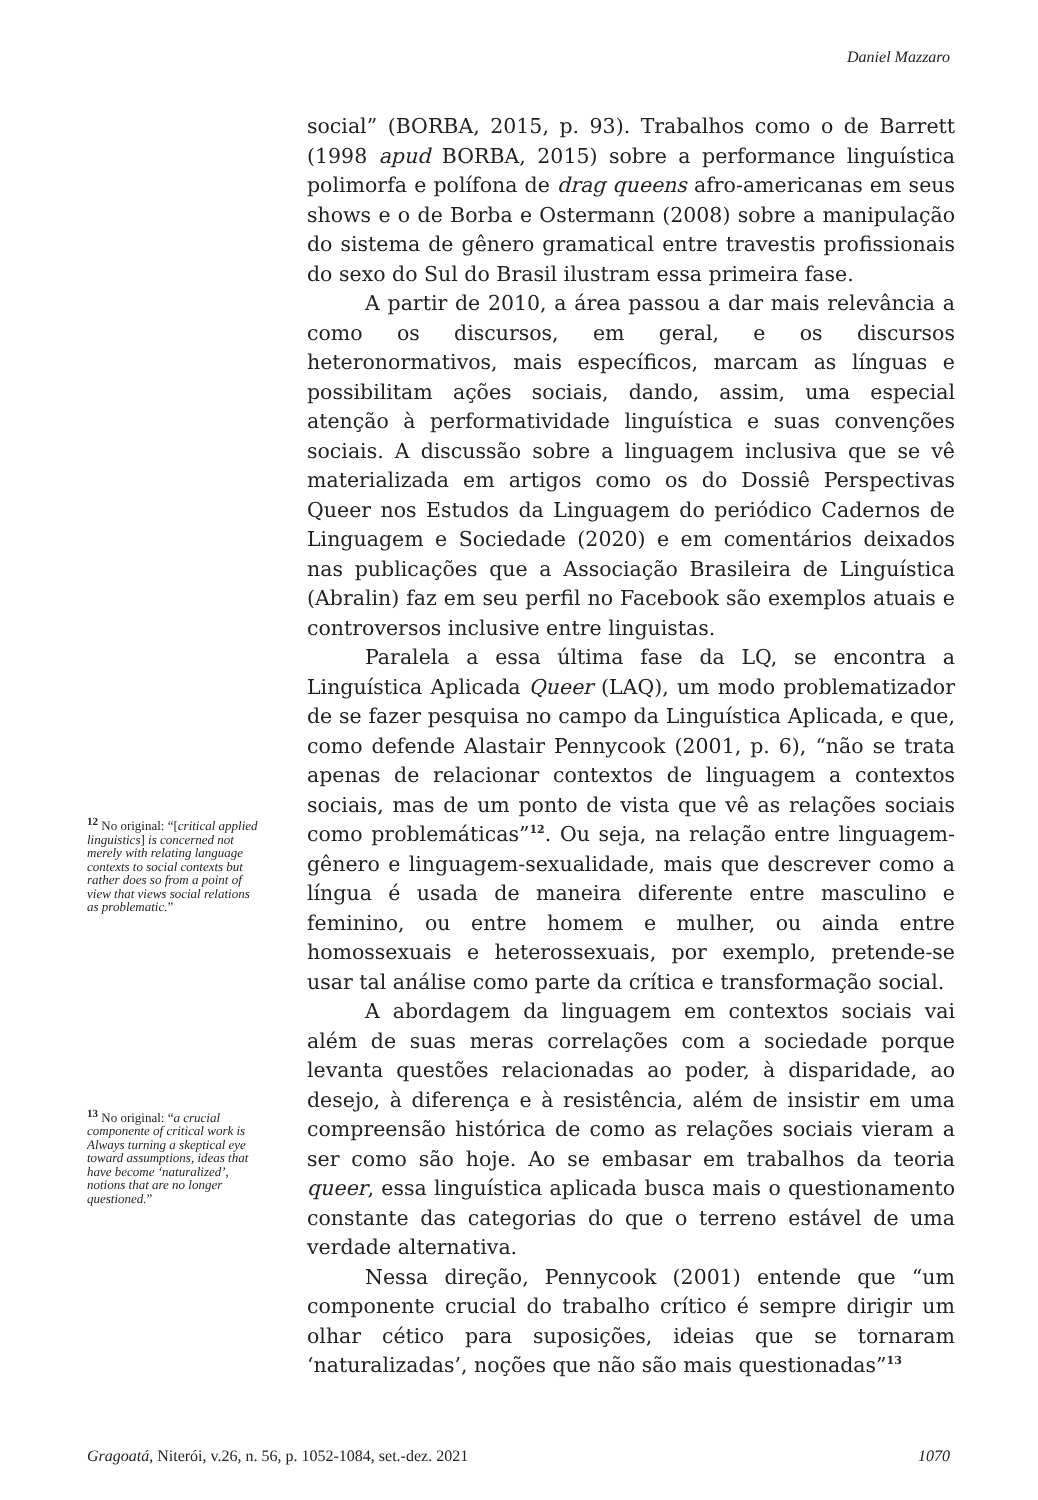Daniel Mazzaro
<sup>12</sup> No original: “[critical applied linguistics] is concerned not merely with relating language contexts to social contexts but rather does so from a point of view that views social relations as problematic.”
<sup>13</sup> No original: “a crucial componente of critical work is Always turning a skeptical eye toward assumptions, ideas that have become ‘naturalized’, notions that are no longer questioned.”
social” (BORBA, 2015, p. 93). Trabalhos como o de Barrett (1998 apud BORBA, 2015) sobre a performance linguística polimorfa e polífona de drag queens afro-americanas em seus shows e o de Borba e Ostermann (2008) sobre a manipulação do sistema de gênero gramatical entre travestis profissionais do sexo do Sul do Brasil ilustram essa primeira fase.
A partir de 2010, a área passou a dar mais relevância a como os discursos, em geral, e os discursos heteronormativos, mais específicos, marcam as línguas e possibilitam ações sociais, dando, assim, uma especial atenção à performatividade linguística e suas convenções sociais. A discussão sobre a linguagem inclusiva que se vê materializada em artigos como os do Dossiê Perspectivas Queer nos Estudos da Linguagem do periódico Cadernos de Linguagem e Sociedade (2020) e em comentários deixados nas publicações que a Associação Brasileira de Linguística (Abralin) faz em seu perfil no Facebook são exemplos atuais e controversos inclusive entre linguistas.
Paralela a essa última fase da LQ, se encontra a Linguística Aplicada Queer (LAQ), um modo problematizador de se fazer pesquisa no campo da Linguística Aplicada, e que, como defende Alastair Pennycook (2001, p. 6), “não se trata apenas de relacionar contextos de linguagem a contextos sociais, mas de um ponto de vista que vê as relações sociais como problemáticas”<sup>12</sup>. Ou seja, na relação entre linguagem-gênero e linguagem-sexualidade, mais que descrever como a língua é usada de maneira diferente entre masculino e feminino, ou entre homem e mulher, ou ainda entre homossexuais e heterossexuais, por exemplo, pretende-se usar tal análise como parte da crítica e transformação social.
A abordagem da linguagem em contextos sociais vai além de suas meras correlações com a sociedade porque levanta questões relacionadas ao poder, à disparidade, ao desejo, à diferença e à resistência, além de insistir em uma compreensão histórica de como as relações sociais vieram a ser como são hoje. Ao se embasar em trabalhos da teoria queer, essa linguística aplicada busca mais o questionamento constante das categorias do que o terreno estável de uma verdade alternativa.
Nessa direção, Pennycook (2001) entende que “um componente crucial do trabalho crítico é sempre dirigir um olhar cético para suposições, ideias que se tornaram ‘naturalizadas’, noções que não são mais questionadas”<sup>13</sup>
Gragoatá, Niterói, v.26, n. 56, p. 1052-1084, set.-dez. 2021 1070